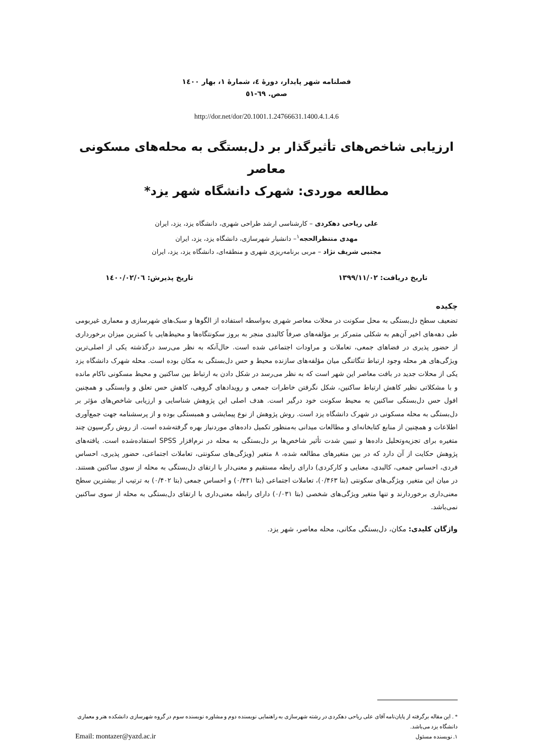فصلنامه شهر پایدار، دورهٔ ٤، شمارهٔ ١، بهار ١٤٠٠
صص. ٦٩-٥١
http://dor.net/dor/20.1001.1.24766631.1400.4.1.4.6
ارزیابی شاخص‌های تأثیرگذار بر دل‌بستگی به محله‌های مسکونی معاصر
مطالعه موردی: شهرک دانشگاه شهر یزد*
علی ریاحی دهکردی – کارشناسی ارشد طراحی شهری، دانشگاه یزد، یزد، ایران
مهدی منتظرالحجه<sup>١</sup>– دانشیار شهرسازی، دانشگاه یزد، یزد، ایران
مجتبی شریف نژاد – مربی برنامه‌ریزی شهری و منطقه‌ای، دانشگاه یزد، یزد، ایران
تاریخ دریافت: ١٣٩٩/١١/٠٢ تاریخ پذیرش: ١٤٠٠/٠٢/٠٦
چکیده
تضعیف سطح دل‌بستگی به محل سکونت در محلات معاصر شهری به‌واسطه استفاده از الگوها و سبک‌های شهرسازی و معماری غیربومی طی دهه‌های اخیر آن‌هم به شکلی متمرکز بر مؤلفه‌های صرفاً کالبدی منجر به بروز سکونتگاه‌ها و محیط‌هایی با کمترین میزان برخورداری از حضور پذیری در فضاهای جمعی، تعاملات و مراودات اجتماعی شده است. حال‌آنکه به نظر می‌رسد درگذشته یکی از اصلی‌ترین ویژگی‌های هر محله وجود ارتباط تنگاتنگی میان مؤلفه‌های سازنده محیط و حس دل‌بستگی به مکان بوده است. محله شهرک دانشگاه یزد یکی از محلات جدید در بافت معاصر این شهر است که به نظر می‌رسد در شکل دادن به ارتباط بین ساکنین و محیط مسکونی ناکام مانده و با مشکلاتی نظیر کاهش ارتباط ساکنین، شکل نگرفتن خاطرات جمعی و رویدادهای گروهی، کاهش حس تعلق و وابستگی و همچنین افول حس دل‌بستگی ساکنین به محیط سکونت خود درگیر است. هدف اصلی این پژوهش شناسایی و ارزیابی شاخص‌های مؤثر بر دل‌بستگی به محله مسکونی در شهرک دانشگاه یزد است. روش پژوهش از نوع پیمایشی و همبستگی بوده و از پرسشنامه جهت جمع‌آوری اطلاعات و همچنین از منابع کتابخانه‌ای و مطالعات میدانی به‌منظور تکمیل داده‌های موردنیاز بهره گرفته‌شده است. از روش رگرسیون چند متغیره برای تجزیه‌وتحلیل داده‌ها و تبیین شدت تأثیر شاخص‌ها بر دل‌بستگی به محله در نرم‌افزار SPSS استفاده‌شده است. یافته‌های پژوهش حکایت از آن دارد که در بین متغیرهای مطالعه شده، ٨ متغیر (ویژگی‌های سکونتی، تعاملات اجتماعی، حضور پذیری، احساس فردی، احساس جمعی، کالبدی، معنایی و کارکردی) دارای رابطه مستقیم و معنی‌دار با ارتقای دل‌بستگی به محله از سوی ساکنین هستند. در میان این متغیر، ویژگی‌های سکونتی (بتا ٠/۴۶٣)، تعاملات اجتماعی (بتا ٠/۴٣١) و احساس جمعی (بتا ٠/۴٠٢) به ترتیب از بیشترین سطح معنی‌داری برخوردارند و تنها متغیر ویژگی‌های شخصی (بتا ٠/٠٣١) دارای رابطه معنی‌داری با ارتقای دل‌بستگی به محله از سوی ساکنین نمی‌باشد.
واژگان کلیدی: مکان، دل‌بستگی مکانی، محله معاصر، شهر یزد.
* . این مقاله برگرفته از پایان‌نامه آقای علی ریاحی دهکردی در رشته شهرسازی به راهنمایی نویسنده دوم و مشاوره نویسنده سوم در گروه شهرسازی دانشکده هنر و معماری دانشگاه یزد می‌باشد.
١. نویسنده مسئول Email: montazer@yazd.ac.ir